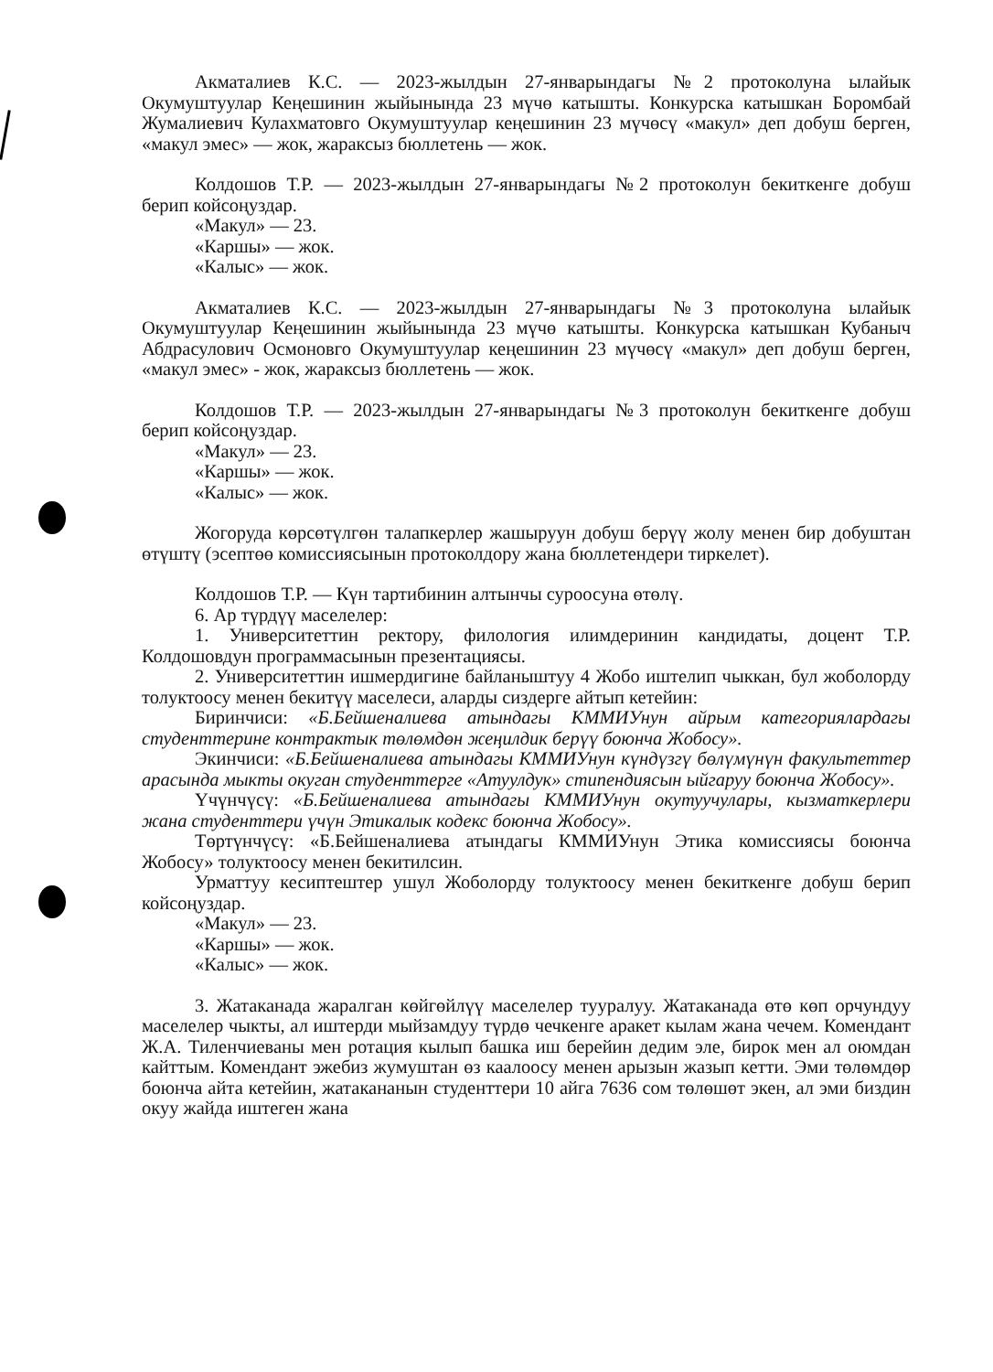Акматалиев К.С. — 2023-жылдын 27-январындагы №2 протоколуна ылайык Окумуштуулар Кеңешинин жыйынында 23 мүчө катышты. Конкурска катышкан Боромбай Жумалиевич Кулахматовго Окумуштуулар кеңешинин 23 мүчөсү «макул» деп добуш берген, «макул эмес» — жок, жараксыз бюллетень — жок.
Колдошов Т.Р. — 2023-жылдын 27-январындагы №2 протоколун бекиткенге добуш берип койсоңуздар.
«Макул» — 23.
«Каршы» — жок.
«Калыс» — жок.
Акматалиев К.С. — 2023-жылдын 27-январындагы №3 протоколуна ылайык Окумуштуулар Кеңешинин жыйынында 23 мүчө катышты. Конкурска катышкан Кубаныч Абдрасулович Осмоновго Окумуштуулар кеңешинин 23 мүчөсү «макул» деп добуш берген, «макул эмес» - жок, жараксыз бюллетень — жок.
Колдошов Т.Р. — 2023-жылдын 27-январындагы №3 протоколун бекиткенге добуш берип койсоңуздар.
«Макул» — 23.
«Каршы» — жок.
«Калыс» — жок.
Жогоруда көрсөтүлгөн талапкерлер жашыруун добуш берүү жолу менен бир добуштан өтүштү (эсептөө комиссиясынын протоколдору жана бюллетендери тиркелет).
Колдошов Т.Р. — Күн тартибинин алтынчы суроосуна өтөлү.
6. Ар түрдүү маселелер:
1. Университеттин ректору, филология илимдеринин кандидаты, доцент Т.Р. Колдошовдун программасынын презентациясы.
2. Университеттин ишмердигине байланыштуу 4 Жобо иштелип чыккан, бул жоболорду толуктоосу менен бекитүү маселеси, аларды сиздерге айтып кетейин:
Биринчиси: «Б.Бейшеналиева атындагы КММИУнун айрым категориялардагы студенттерине контрактык төлөмдөн жеңилдик берүү боюнча Жобосу».
Экинчиси: «Б.Бейшеналиева атындагы КММИУнун күндүзгү бөлүмүнүн факультеттер арасында мыкты окуган студенттерге «Атуулдук» стипендиясын ыйгаруу боюнча Жобосу».
Үчүнчүсү: «Б.Бейшеналиева атындагы КММИУнун окутуучулары, кызматкерлери жана студенттери үчүн Этикалык кодекс боюнча Жобосу».
Төртүнчүсү: «Б.Бейшеналиева атындагы КММИУнун Этика комиссиясы боюнча Жобосу» толуктоосу менен бекитилсин.
Урматтуу кесиптештер ушул Жоболорду толуктоосу менен бекиткенге добуш берип койсоңуздар.
«Макул» — 23.
«Каршы» — жок.
«Калыс» — жок.
3. Жатаканада жаралган көйгөйлүү маселелер тууралуу. Жатаканада өтө көп орчундуу маселелер чыкты, ал иштерди мыйзамдуу түрдө чечкенге аракет кылам жана чечем. Комендант Ж.А. Тиленчиеваны мен ротация кылып башка иш берейин дедим эле, бирок мен ал оюмдан кайттым. Комендант эжебиз жумуштан өз каалоосу менен арызын жазып кетти. Эми төлөмдөр боюнча айта кетейин, жатакананын студенттери 10 айга 7636 сом төлөшөт экен, ал эми биздин окуу жайда иштеген жана